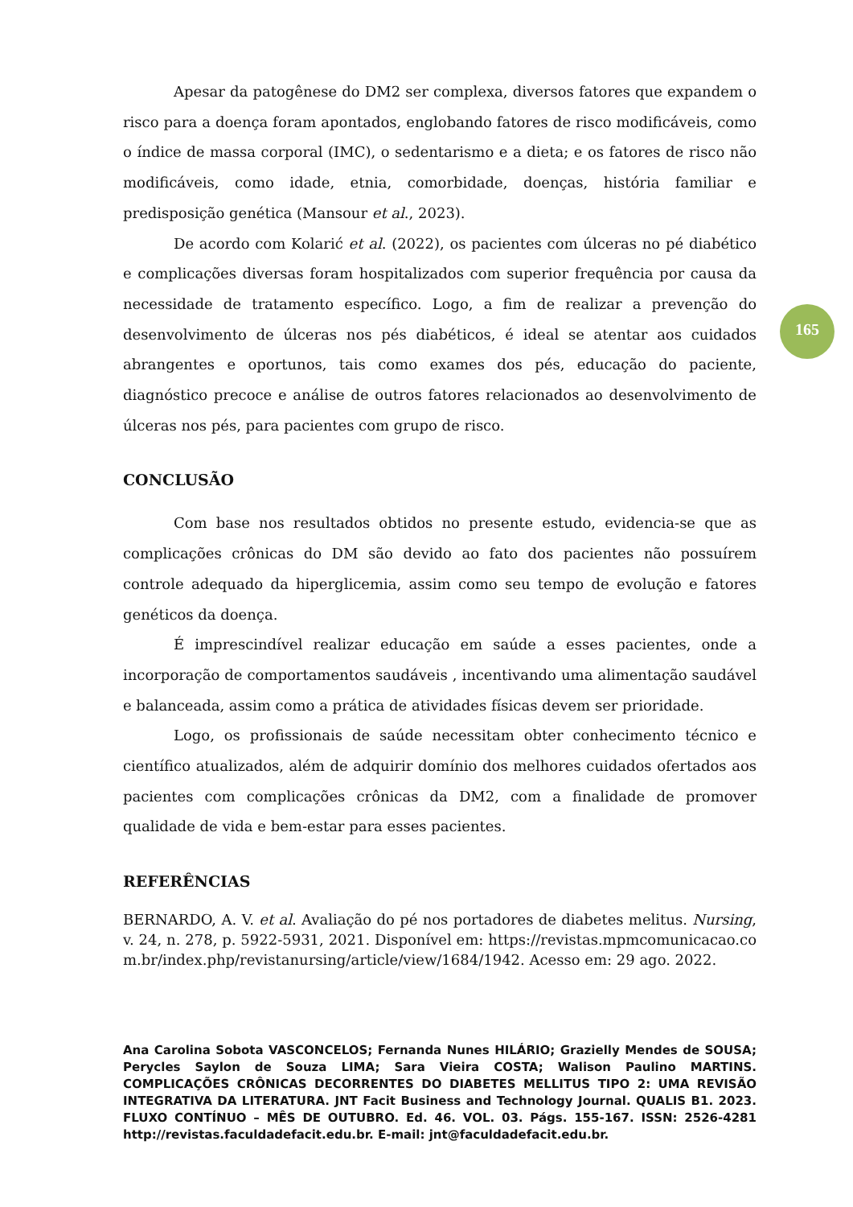165
Apesar da patogênese do DM2 ser complexa, diversos fatores que expandem o risco para a doença foram apontados, englobando fatores de risco modificáveis, como o índice de massa corporal (IMC), o sedentarismo e a dieta; e os fatores de risco não modificáveis, como idade, etnia, comorbidade, doenças, história familiar e predisposição genética (Mansour et al., 2023).
De acordo com Kolarić et al. (2022), os pacientes com úlceras no pé diabético e complicações diversas foram hospitalizados com superior frequência por causa da necessidade de tratamento específico. Logo, a fim de realizar a prevenção do desenvolvimento de úlceras nos pés diabéticos, é ideal se atentar aos cuidados abrangentes e oportunos, tais como exames dos pés, educação do paciente, diagnóstico precoce e análise de outros fatores relacionados ao desenvolvimento de úlceras nos pés, para pacientes com grupo de risco.
CONCLUSÃO
Com base nos resultados obtidos no presente estudo, evidencia-se que as complicações crônicas do DM são devido ao fato dos pacientes não possuírem controle adequado da hiperglicemia, assim como seu tempo de evolução e fatores genéticos da doença.
É imprescindível realizar educação em saúde a esses pacientes, onde a incorporação de comportamentos saudáveis , incentivando uma alimentação saudável e balanceada, assim como a prática de atividades físicas devem ser prioridade.
Logo, os profissionais de saúde necessitam obter conhecimento técnico e científico atualizados, além de adquirir domínio dos melhores cuidados ofertados aos pacientes com complicações crônicas da DM2, com a finalidade de promover qualidade de vida e bem-estar para esses pacientes.
REFERÊNCIAS
BERNARDO, A. V. et al. Avaliação do pé nos portadores de diabetes melitus. Nursing, v. 24, n. 278, p. 5922-5931, 2021. Disponível em: https://revistas.mpmcomunicacao.com.br/index.php/revistanursing/article/view/1684/1942. Acesso em: 29 ago. 2022.
Ana Carolina Sobota VASCONCELOS; Fernanda Nunes HILÁRIO; Grazielly Mendes de SOUSA; Perycles Saylon de Souza LIMA; Sara Vieira COSTA; Walison Paulino MARTINS. COMPLICAÇÕES CRÔNICAS DECORRENTES DO DIABETES MELLITUS TIPO 2: UMA REVISÃO INTEGRATIVA DA LITERATURA. JNT Facit Business and Technology Journal. QUALIS B1. 2023. FLUXO CONTÍNUO – MÊS DE OUTUBRO. Ed. 46. VOL. 03. Págs. 155-167. ISSN: 2526-4281 http://revistas.faculdadefacit.edu.br. E-mail: jnt@faculdadefacit.edu.br.